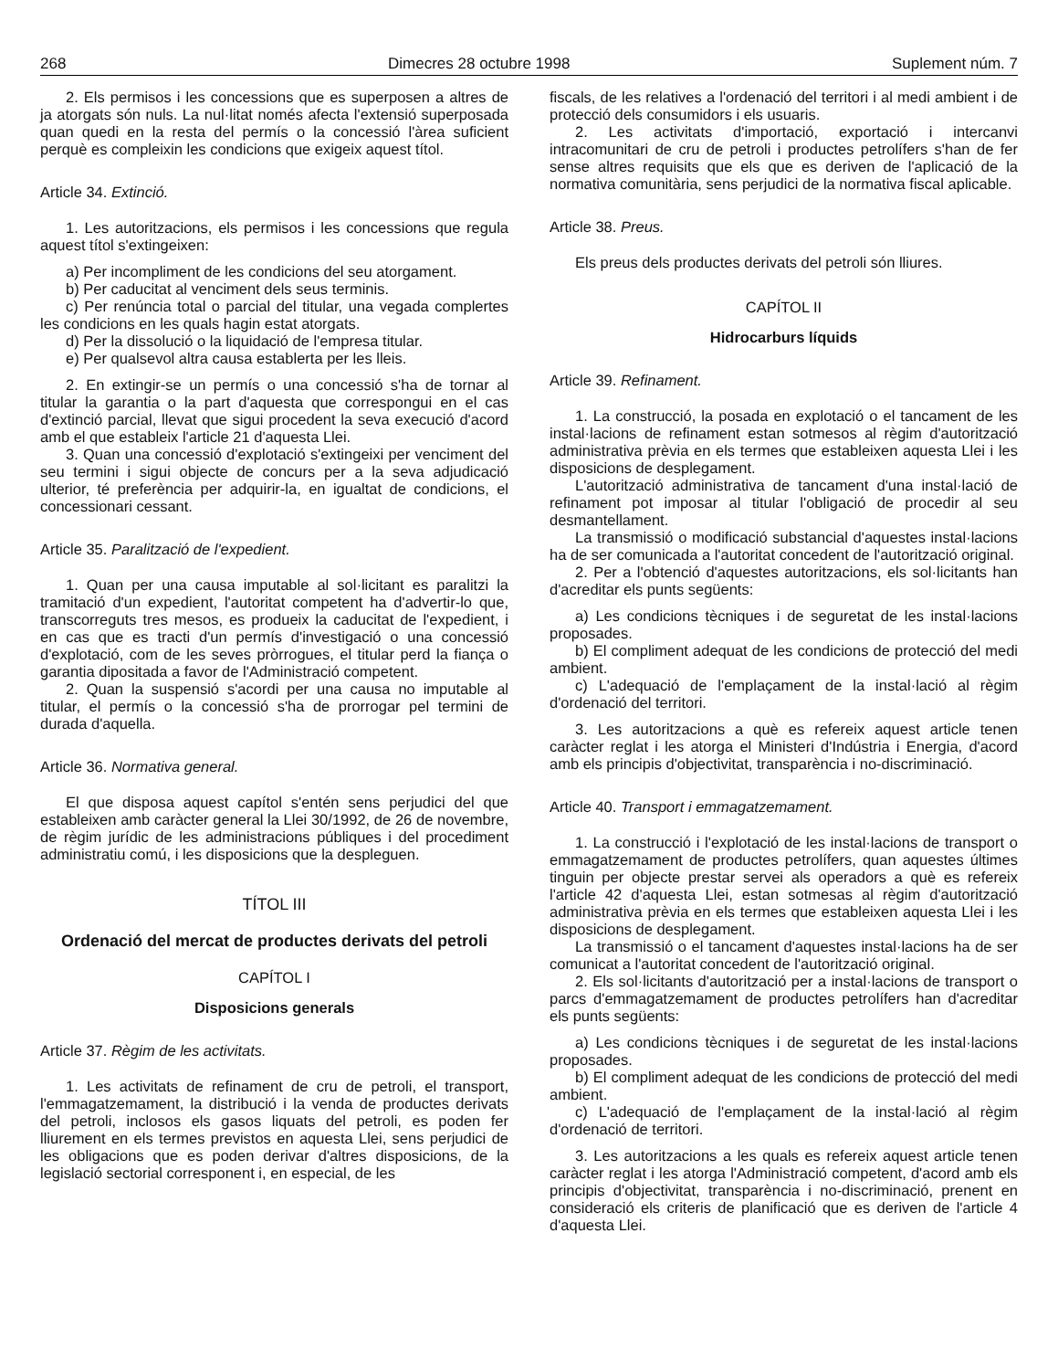268 Dimecres 28 octubre 1998 Suplement núm. 7
2. Els permisos i les concessions que es superposen a altres de ja atorgats són nuls. La nul·litat només afecta l'extensió superposada quan quedi en la resta del permís o la concessió l'àrea suficient perquè es compleixin les condicions que exigeix aquest títol.
Article 34. Extinció.
1. Les autoritzacions, els permisos i les concessions que regula aquest títol s'extingeixen:
a) Per incompliment de les condicions del seu atorgament.
b) Per caducitat al venciment dels seus terminis.
c) Per renúncia total o parcial del titular, una vegada complertes les condicions en les quals hagin estat atorgats.
d) Per la dissolució o la liquidació de l'empresa titular.
e) Per qualsevol altra causa establerta per les lleis.
2. En extingir-se un permís o una concessió s'ha de tornar al titular la garantia o la part d'aquesta que correspongui en el cas d'extinció parcial, llevat que sigui procedent la seva execució d'acord amb el que estableix l'article 21 d'aquesta Llei.
3. Quan una concessió d'explotació s'extingeixi per venciment del seu termini i sigui objecte de concurs per a la seva adjudicació ulterior, té preferència per adquirir-la, en igualtat de condicions, el concessionari cessant.
Article 35. Paralització de l'expedient.
1. Quan per una causa imputable al sol·licitant es paralitzi la tramitació d'un expedient, l'autoritat competent ha d'advertir-lo que, transcorreguts tres mesos, es produeix la caducitat de l'expedient, i en cas que es tracti d'un permís d'investigació o una concessió d'explotació, com de les seves pròrrogues, el titular perd la fiança o garantia dipositada a favor de l'Administració competent.
2. Quan la suspensió s'acordi per una causa no imputable al titular, el permís o la concessió s'ha de prorrogar pel termini de durada d'aquella.
Article 36. Normativa general.
El que disposa aquest capítol s'entén sens perjudici del que estableixen amb caràcter general la Llei 30/1992, de 26 de novembre, de règim jurídic de les administracions públiques i del procediment administratiu comú, i les disposicions que la despleguen.
TÍTOL III
Ordenació del mercat de productes derivats del petroli
CAPÍTOL I
Disposicions generals
Article 37. Règim de les activitats.
1. Les activitats de refinament de cru de petroli, el transport, l'emmagatzemament, la distribució i la venda de productes derivats del petroli, inclosos els gasos liquats del petroli, es poden fer lliurement en els termes previstos en aquesta Llei, sens perjudici de les obligacions que es poden derivar d'altres disposicions, de la legislació sectorial corresponent i, en especial, de les
fiscals, de les relatives a l'ordenació del territori i al medi ambient i de protecció dels consumidors i els usuaris.
2. Les activitats d'importació, exportació i intercanvi intracomunitari de cru de petroli i productes petrolífers s'han de fer sense altres requisits que els que es deriven de l'aplicació de la normativa comunitària, sens perjudici de la normativa fiscal aplicable.
Article 38. Preus.
Els preus dels productes derivats del petroli són lliures.
CAPÍTOL II
Hidrocarburs líquids
Article 39. Refinament.
1. La construcció, la posada en explotació o el tancament de les instal·lacions de refinament estan sotmesos al règim d'autorització administrativa prèvia en els termes que estableixen aquesta Llei i les disposicions de desplegament.
L'autorització administrativa de tancament d'una instal·lació de refinament pot imposar al titular l'obligació de procedir al seu desmantellament.
La transmissió o modificació substancial d'aquestes instal·lacions ha de ser comunicada a l'autoritat concedent de l'autorització original.
2. Per a l'obtenció d'aquestes autoritzacions, els sol·licitants han d'acreditar els punts següents:
a) Les condicions tècniques i de seguretat de les instal·lacions proposades.
b) El compliment adequat de les condicions de protecció del medi ambient.
c) L'adequació de l'emplaçament de la instal·lació al règim d'ordenació del territori.
3. Les autoritzacions a què es refereix aquest article tenen caràcter reglat i les atorga el Ministeri d'Indústria i Energia, d'acord amb els principis d'objectivitat, transparència i no-discriminació.
Article 40. Transport i emmagatzemament.
1. La construcció i l'explotació de les instal·lacions de transport o emmagatzemament de productes petrolífers, quan aquestes últimes tinguin per objecte prestar servei als operadors a què es refereix l'article 42 d'aquesta Llei, estan sotmesas al règim d'autorització administrativa prèvia en els termes que estableixen aquesta Llei i les disposicions de desplegament.
La transmissió o el tancament d'aquestes instal·lacions ha de ser comunicat a l'autoritat concedent de l'autorització original.
2. Els sol·licitants d'autorització per a instal·lacions de transport o parcs d'emmagatzemament de productes petrolífers han d'acreditar els punts següents:
a) Les condicions tècniques i de seguretat de les instal·lacions proposades.
b) El compliment adequat de les condicions de protecció del medi ambient.
c) L'adequació de l'emplaçament de la instal·lació al règim d'ordenació de territori.
3. Les autoritzacions a les quals es refereix aquest article tenen caràcter reglat i les atorga l'Administració competent, d'acord amb els principis d'objectivitat, transparència i no-discriminació, prenent en consideració els criteris de planificació que es deriven de l'article 4 d'aquesta Llei.